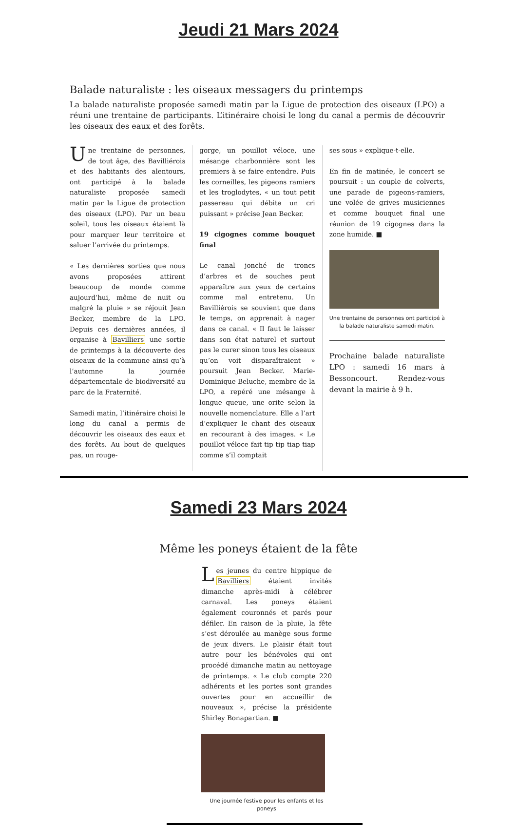Jeudi 21 Mars 2024
Balade naturaliste : les oiseaux messagers du printemps
La balade naturaliste proposée samedi matin par la Ligue de protection des oiseaux (LPO) a réuni une trentaine de participants. L’itinéraire choisi le long du canal a permis de découvrir les oiseaux des eaux et des forêts.
Une trentaine de personnes, de tout âge, des Bavilliérois et des habitants des alentours, ont participé à la balade naturaliste proposée samedi matin par la Ligue de protection des oiseaux (LPO). Par un beau soleil, tous les oiseaux étaient là pour marquer leur territoire et saluer l’arrivée du printemps.
« Les dernières sorties que nous avons proposées attirent beaucoup de monde comme aujourd’hui, même de nuit ou malgré la pluie » se réjouit Jean Becker, membre de la LPO. Depuis ces dernières années, il organise à Bavilliers une sortie de printemps à la découverte des oiseaux de la commune ainsi qu’à l’automne la journée départementale de biodiversité au parc de la Fraternité.
Samedi matin, l’itinéraire choisi le long du canal a permis de découvrir les oiseaux des eaux et des forêts. Au bout de quelques pas, un rouge-
gorge, un pouillot véloce, une mésange charbonnière sont les premiers à se faire entendre. Puis les corneilles, les pigeons ramiers et les troglodytes, « un tout petit passereau qui débite un cri puissant » précise Jean Becker.
19 cigognes comme bouquet final
Le canal jonché de troncs d’arbres et de souches peut apparaître aux yeux de certains comme mal entretenu. Un Bavilliérois se souvient que dans le temps, on apprenait à nager dans ce canal. « Il faut le laisser dans son état naturel et surtout pas le curer sinon tous les oiseaux qu’on voit disparaîtraient » poursuit Jean Becker. Marie-Dominique Beluche, membre de la LPO, a repéré une mésange à longue queue, une orite selon la nouvelle nomenclature. Elle a l’art d’expliquer le chant des oiseaux en recourant à des images. « Le pouillot véloce fait tip tip tiap tiap comme s’il comptait
ses sous » explique-t-elle.
En fin de matinée, le concert se poursuit : un couple de colverts, une parade de pigeons-ramiers, une volée de grives musiciennes et comme bouquet final une réunion de 19 cigognes dans la zone humide. ■
Une trentaine de personnes ont participé à la balade naturaliste samedi matin.
Prochaine balade naturaliste LPO : samedi 16 mars à Bessoncourt. Rendez-vous devant la mairie à 9 h.
Samedi 23 Mars 2024
Même les poneys étaient de la fête
Les jeunes du centre hippique de Bavilliers étaient invités dimanche après-midi à célébrer carnaval. Les poneys étaient également couronnés et parés pour défiler. En raison de la pluie, la fête s’est déroulée au manège sous forme de jeux divers. Le plaisir était tout autre pour les bénévoles qui ont procédé dimanche matin au nettoyage de printemps. « Le club compte 220 adhérents et les portes sont grandes ouvertes pour en accueillir de nouveaux », précise la présidente Shirley Bonapartian. ■
Une journée festive pour les enfants et les poneys